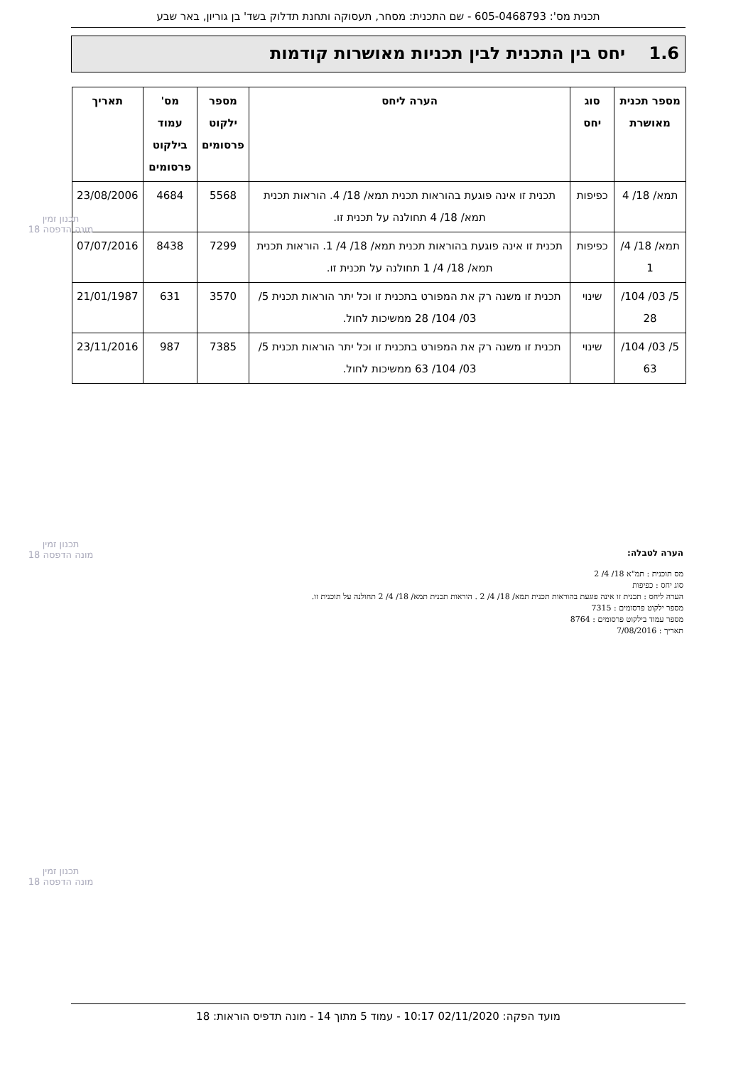תכנית מס': 605-0468793 - שם התכנית: מסחר, תעסוקה ותחנת תדלוק בשד' בן גוריון, באר שבע
1.6 יחס בין התכנית לבין תכניות מאושרות קודמות
| מספר תכנית מאושרת | סוג יחס | הערה ליחס | מספר ילקוט פרסומים | מס' עמוד בילקוט פרסומים | תאריך |
| --- | --- | --- | --- | --- | --- |
| תמא/ 18/ 4 | כפיפות | תכנית זו אינה פוגעת בהוראות תכנית תמא/ 18/ 4. הוראות תכנית תמא/ 18/ 4 תחולנה על תכנית זו. | 5568 | 4684 | 23/08/2006 |
| תמא/ 18/ 4/ 1 | כפיפות | תכנית זו אינה פוגעת בהוראות תכנית תמא/ 18/ 4/ 1. הוראות תכנית תמא/ 18/ 4/ 1 תחולנה על תכנית זו. | 7299 | 8438 | 07/07/2016 |
| 5/ 03/ 104/ 28 | שינוי | תכנית זו משנה רק את המפורט בתכנית זו וכל יתר הוראות תכנית 5/ 03/ 104/ 28 ממשיכות לחול. | 3570 | 631 | 21/01/1987 |
| 5/ 03/ 104/ 63 | שינוי | תכנית זו משנה רק את המפורט בתכנית זו וכל יתר הוראות תכנית 5/ 03/ 104/ 63 ממשיכות לחול. | 7385 | 987 | 23/11/2016 |
הערה לטבלה:
מס תוכנית : תמ"א 18/ 4/ 2
סוג יחס : כפיפות
הערה ליחס : תכנית זו אינה פוגעת בהוראות תכנית תמא/ 18/ 4/ 2 . הוראות תכנית תמא/ 18/ 4/ 2 תחולנה על תוכנית זו.
מספר ילקוט פרסומים : 7315
מספר עמוד בילקוט פרסומים : 8764
תאריך : 7/08/2016
תכנון זמין
מונה הדפסה 18
תכנון זמין
מונה הדפסה 18
תכנון זמין
מונה הדפסה 18
מועד הפקה: 02/11/2020 10:17 - עמוד 5 מתוך 14 - מונה תדפיס הוראות: 18